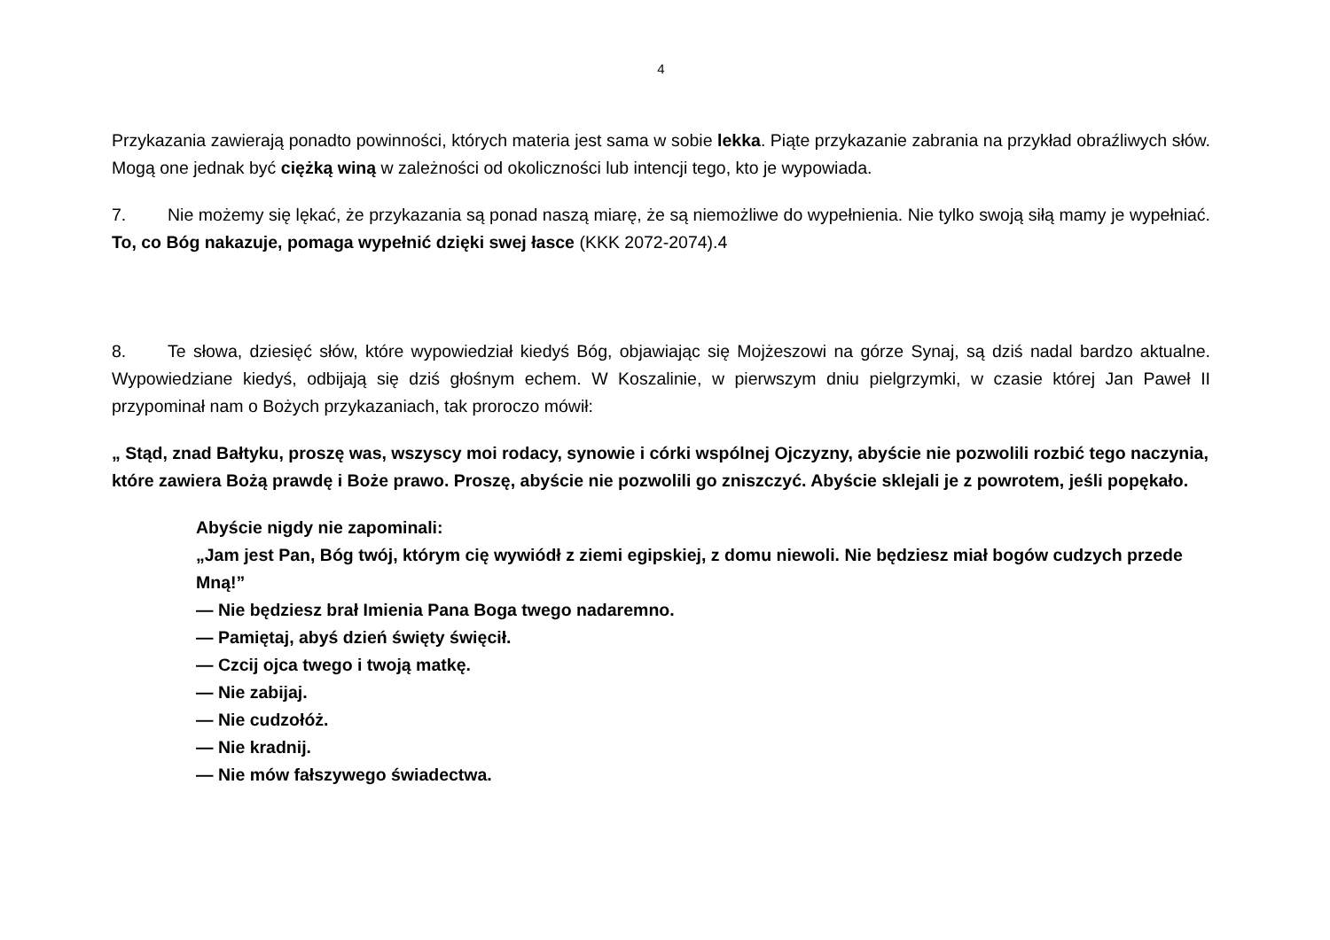4
Przykazania zawierają ponadto powinności, których materia jest sama w sobie lekka. Piąte przykazanie zabrania na przykład obraźliwych słów. Mogą one jednak być ciężką winą w zależności od okoliczności lub intencji tego, kto je wypowiada.
7. Nie możemy się lękać, że przykazania są ponad naszą miarę, że są niemożliwe do wypełnienia. Nie tylko swoją siłą mamy je wypełniać. To, co Bóg nakazuje, pomaga wypełnić dzięki swej łasce (KKK 2072-2074).4
8. Te słowa, dziesięć słów, które wypowiedział kiedyś Bóg, objawiając się Mojżeszowi na górze Synaj, są dziś nadal bardzo aktualne. Wypowiedziane kiedyś, odbijają się dziś głośnym echem. W Koszalinie, w pierwszym dniu pielgrzymki, w czasie której Jan Paweł II przypominał nam o Bożych przykazaniach, tak proroczo mówił:
„ Stąd, znad Bałtyku, proszę was, wszyscy moi rodacy, synowie i córki wspólnej Ojczyzny, abyście nie pozwolili rozbić tego naczynia, które zawiera Bożą prawdę i Boże prawo. Proszę, abyście nie pozwolili go zniszczyć. Abyście sklejali je z powrotem, jeśli popękało.
Abyście nigdy nie zapominali:
„Jam jest Pan, Bóg twój, którym cię wywiódł z ziemi egipskiej, z domu niewoli. Nie będziesz miał bogów cudzych przede Mną!”
— Nie będziesz brał Imienia Pana Boga twego nadaremno.
— Pamiętaj, abyś dzień święty święcił.
— Czcij ojca twego i twoją matkę.
— Nie zabijaj.
— Nie cudzołóż.
— Nie kradnij.
— Nie mów fałszywego świadectwa.